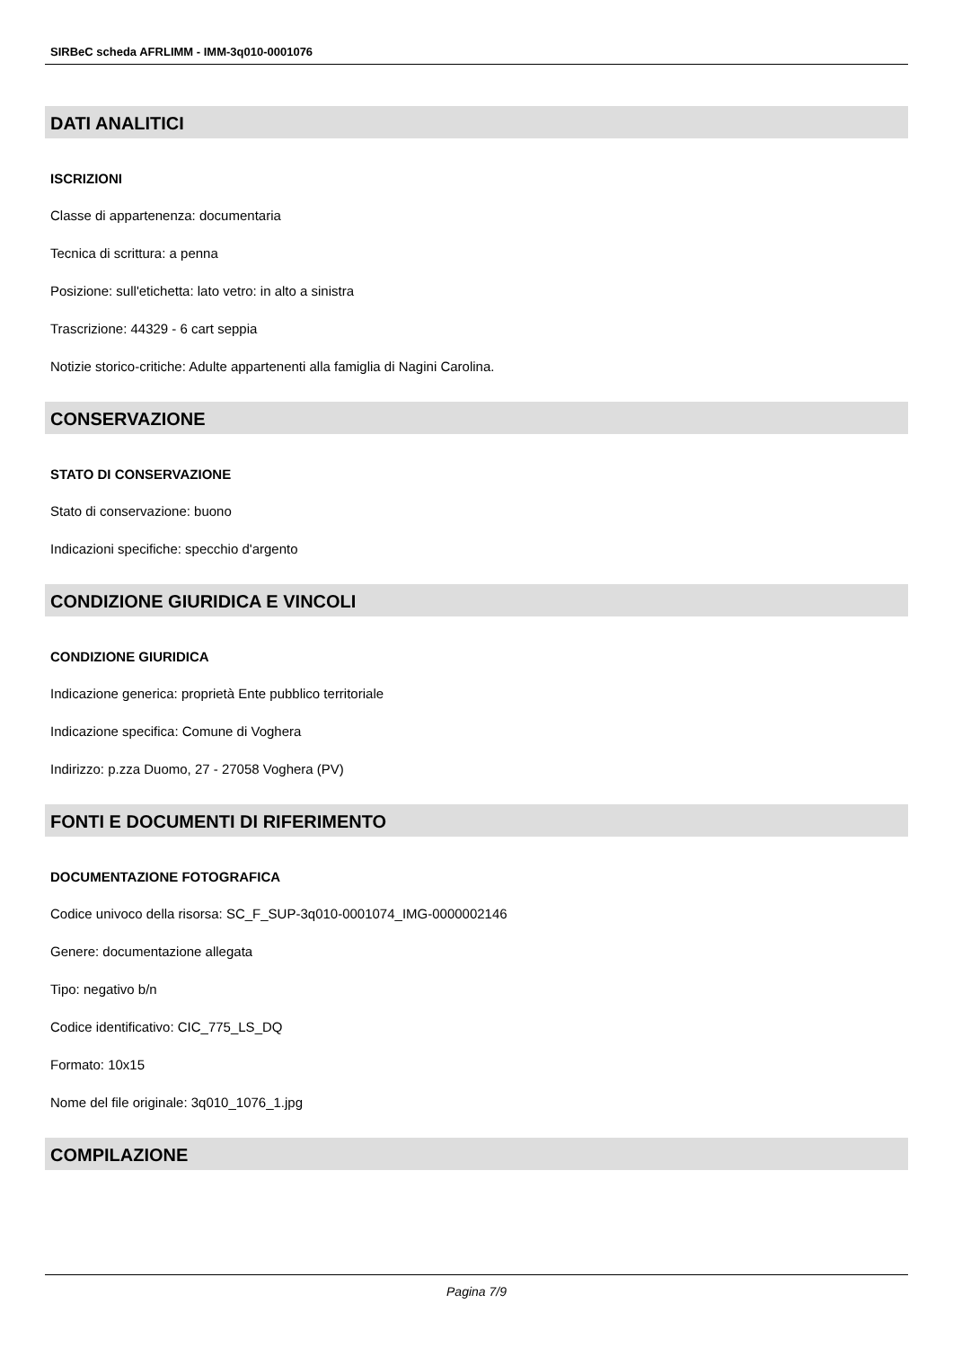SIRBeC scheda AFRLIMM - IMM-3q010-0001076
DATI ANALITICI
ISCRIZIONI
Classe di appartenenza: documentaria
Tecnica di scrittura: a penna
Posizione: sull'etichetta: lato vetro: in alto a sinistra
Trascrizione: 44329 - 6 cart seppia
Notizie storico-critiche: Adulte appartenenti alla famiglia di Nagini Carolina.
CONSERVAZIONE
STATO DI CONSERVAZIONE
Stato di conservazione: buono
Indicazioni specifiche: specchio d'argento
CONDIZIONE GIURIDICA E VINCOLI
CONDIZIONE GIURIDICA
Indicazione generica: proprietà Ente pubblico territoriale
Indicazione specifica: Comune di Voghera
Indirizzo: p.zza Duomo, 27 - 27058 Voghera (PV)
FONTI E DOCUMENTI DI RIFERIMENTO
DOCUMENTAZIONE FOTOGRAFICA
Codice univoco della risorsa: SC_F_SUP-3q010-0001074_IMG-0000002146
Genere: documentazione allegata
Tipo: negativo b/n
Codice identificativo: CIC_775_LS_DQ
Formato: 10x15
Nome del file originale: 3q010_1076_1.jpg
COMPILAZIONE
Pagina 7/9